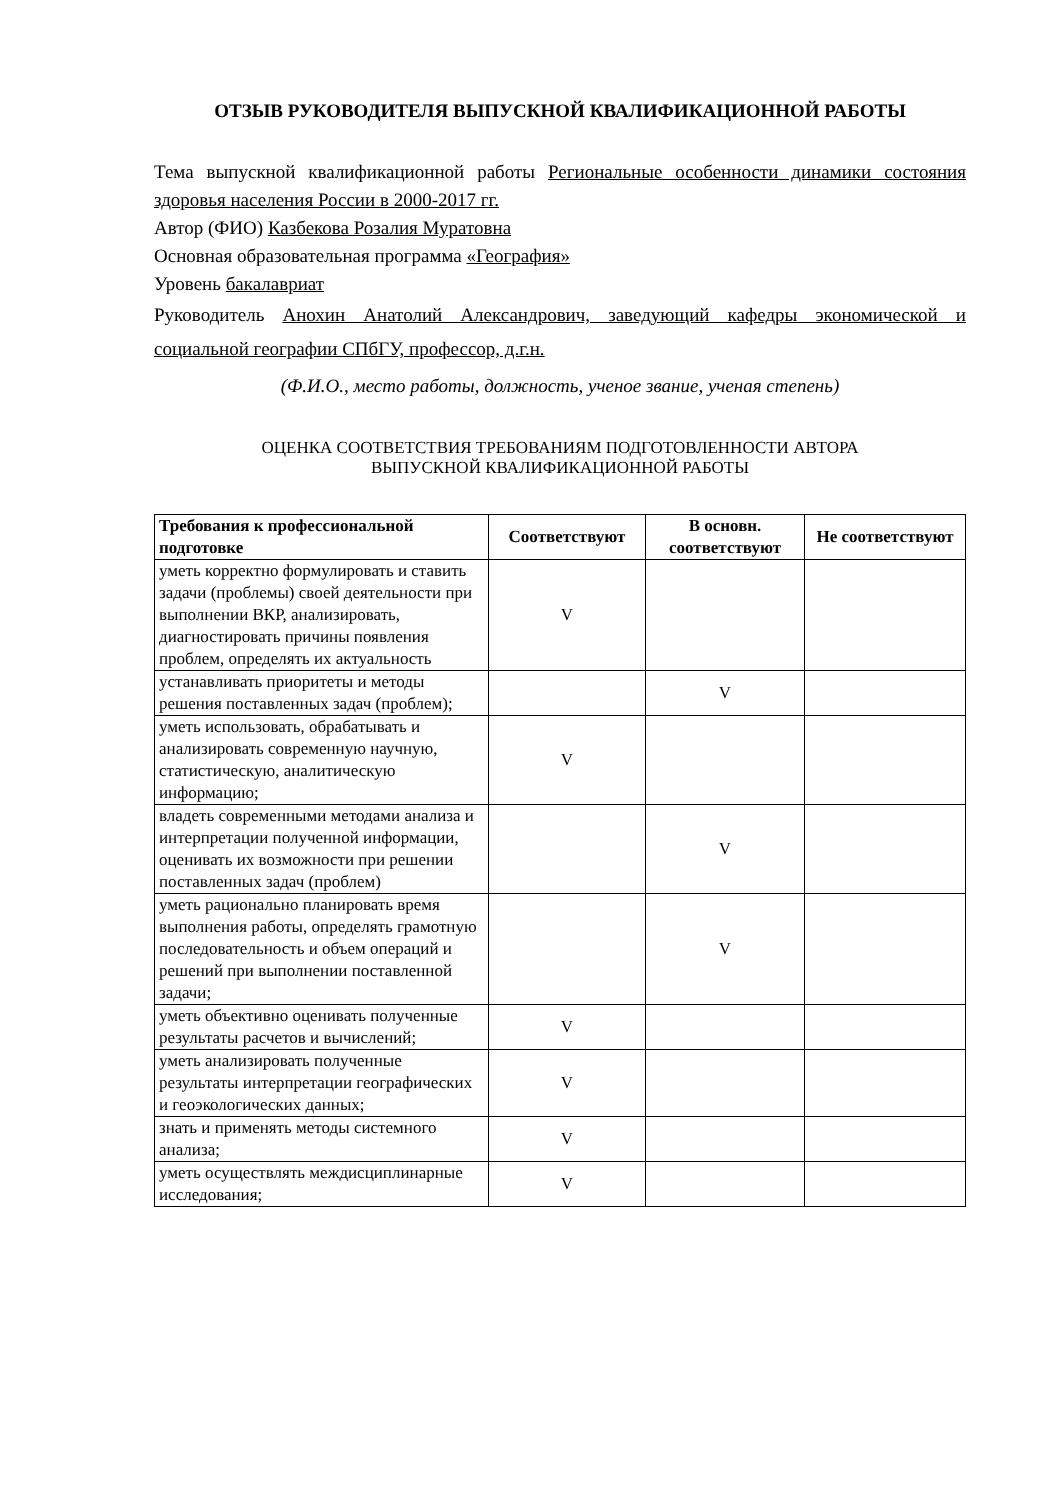ОТЗЫВ РУКОВОДИТЕЛЯ ВЫПУСКНОЙ КВАЛИФИКАЦИОННОЙ РАБОТЫ
Тема выпускной квалификационной работы Региональные особенности динамики состояния здоровья населения России в 2000-2017 гг.
Автор (ФИО) Казбекова Розалия Муратовна
Основная образовательная программа «География»
Уровень бакалавриат
Руководитель Анохин Анатолий Александрович, заведующий кафедры экономической и социальной географии СПбГУ, профессор, д.г.н.
(Ф.И.О., место работы, должность, ученое звание, ученая степень)
ОЦЕНКА СООТВЕТСТВИЯ ТРЕБОВАНИЯМ ПОДГОТОВЛЕННОСТИ АВТОРА
ВЫПУСКНОЙ КВАЛИФИКАЦИОННОЙ РАБОТЫ
| Требования к профессиональной подготовке | Соответствуют | В основн. соответствуют | Не соответствуют |
| --- | --- | --- | --- |
| уметь корректно формулировать и ставить задачи (проблемы) своей деятельности при выполнении ВКР, анализировать, диагностировать причины появления проблем, определять их актуальность | V | | |
| устанавливать приоритеты и методы решения поставленных задач (проблем); | | V | |
| уметь использовать, обрабатывать и анализировать современную научную, статистическую, аналитическую информацию; | V | | |
| владеть современными методами анализа и интерпретации полученной информации, оценивать их возможности при решении поставленных задач (проблем) | | V | |
| уметь рационально планировать время выполнения работы, определять грамотную последовательность и объем операций и решений при выполнении поставленной задачи; | | V | |
| уметь объективно оценивать полученные результаты расчетов и вычислений; | V | | |
| уметь анализировать полученные результаты интерпретации географических и геоэкологических данных; | V | | |
| знать и применять методы системного анализа; | V | | |
| уметь осуществлять междисциплинарные исследования; | V | | |